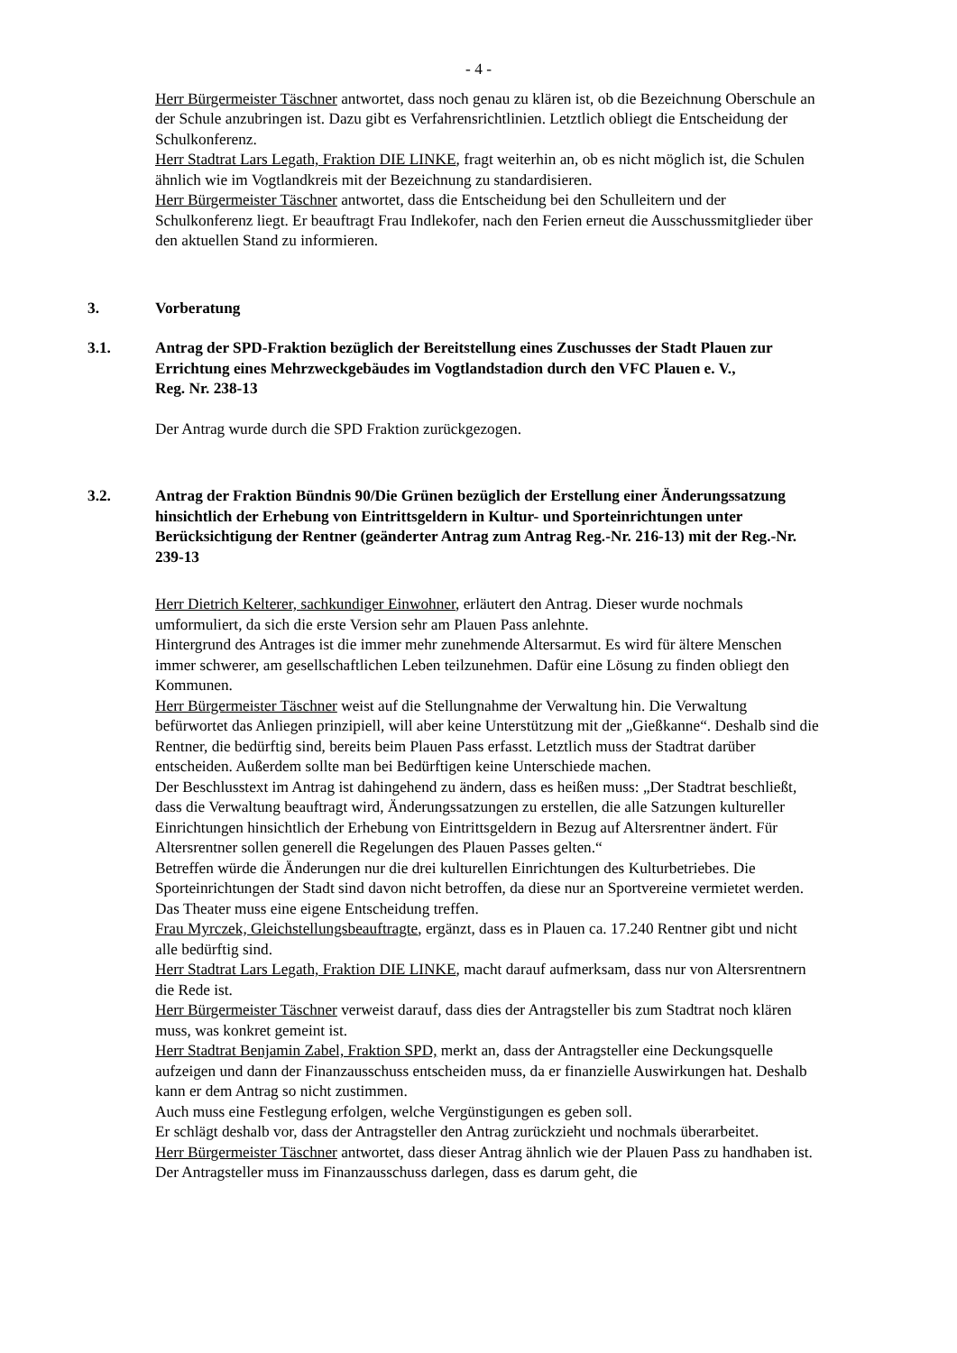- 4 -
Herr Bürgermeister Täschner antwortet, dass noch genau zu klären ist, ob die Bezeichnung Oberschule an der Schule anzubringen ist. Dazu gibt es Verfahrensrichtlinien. Letztlich obliegt die Entscheidung der Schulkonferenz.
Herr Stadtrat Lars Legath, Fraktion DIE LINKE, fragt weiterhin an, ob es nicht möglich ist, die Schulen ähnlich wie im Vogtlandkreis mit der Bezeichnung zu standardisieren.
Herr Bürgermeister Täschner antwortet, dass die Entscheidung bei den Schulleitern und der Schulkonferenz liegt. Er beauftragt Frau Indlekofer, nach den Ferien erneut die Ausschussmitglieder über den aktuellen Stand zu informieren.
3. Vorberatung
3.1. Antrag der SPD-Fraktion bezüglich der Bereitstellung eines Zuschusses der Stadt Plauen zur Errichtung eines Mehrzweckgebäudes im Vogtlandstadion durch den VFC Plauen e. V.,
Reg. Nr. 238-13
Der Antrag wurde durch die SPD Fraktion zurückgezogen.
3.2. Antrag der Fraktion Bündnis 90/Die Grünen bezüglich der Erstellung einer Änderungssatzung hinsichtlich der Erhebung von Eintrittsgeldern in Kultur- und Sporteinrichtungen unter Berücksichtigung der Rentner (geänderter Antrag zum Antrag Reg.-Nr. 216-13) mit der Reg.-Nr. 239-13
Herr Dietrich Kelterer, sachkundiger Einwohner, erläutert den Antrag. Dieser wurde nochmals umformuliert, da sich die erste Version sehr am Plauen Pass anlehnte.
Hintergrund des Antrages ist die immer mehr zunehmende Altersarmut. Es wird für ältere Menschen immer schwerer, am gesellschaftlichen Leben teilzunehmen. Dafür eine Lösung zu finden obliegt den Kommunen.
Herr Bürgermeister Täschner weist auf die Stellungnahme der Verwaltung hin. Die Verwaltung befürwortet das Anliegen prinzipiell, will aber keine Unterstützung mit der „Gießkanne“. Deshalb sind die Rentner, die bedürftig sind, bereits beim Plauen Pass erfasst. Letztlich muss der Stadtrat darüber entscheiden. Außerdem sollte man bei Bedürftigen keine Unterschiede machen.
Der Beschlusstext im Antrag ist dahingehend zu ändern, dass es heißen muss: „Der Stadtrat beschließt, dass die Verwaltung beauftragt wird, Änderungssatzungen zu erstellen, die alle Satzungen kultureller Einrichtungen hinsichtlich der Erhebung von Eintrittsgeldern in Bezug auf Altersrentner ändert. Für Altersrentner sollen generell die Regelungen des Plauen Passes gelten.“
Betreffen würde die Änderungen nur die drei kulturellen Einrichtungen des Kulturbetriebes. Die Sporteinrichtungen der Stadt sind davon nicht betroffen, da diese nur an Sportvereine vermietet werden. Das Theater muss eine eigene Entscheidung treffen.
Frau Myrczek, Gleichstellungsbeauftragte, ergänzt, dass es in Plauen ca. 17.240 Rentner gibt und nicht alle bedürftig sind.
Herr Stadtrat Lars Legath, Fraktion DIE LINKE, macht darauf aufmerksam, dass nur von Altersrentnern die Rede ist.
Herr Bürgermeister Täschner verweist darauf, dass dies der Antragsteller bis zum Stadtrat noch klären muss, was konkret gemeint ist.
Herr Stadtrat Benjamin Zabel, Fraktion SPD, merkt an, dass der Antragsteller eine Deckungsquelle aufzeigen und dann der Finanzausschuss entscheiden muss, da er finanzielle Auswirkungen hat. Deshalb kann er dem Antrag so nicht zustimmen.
Auch muss eine Festlegung erfolgen, welche Vergünstigungen es geben soll.
Er schlägt deshalb vor, dass der Antragsteller den Antrag zurückzieht und nochmals überarbeitet.
Herr Bürgermeister Täschner antwortet, dass dieser Antrag ähnlich wie der Plauen Pass zu handhaben ist. Der Antragsteller muss im Finanzausschuss darlegen, dass es darum geht, die